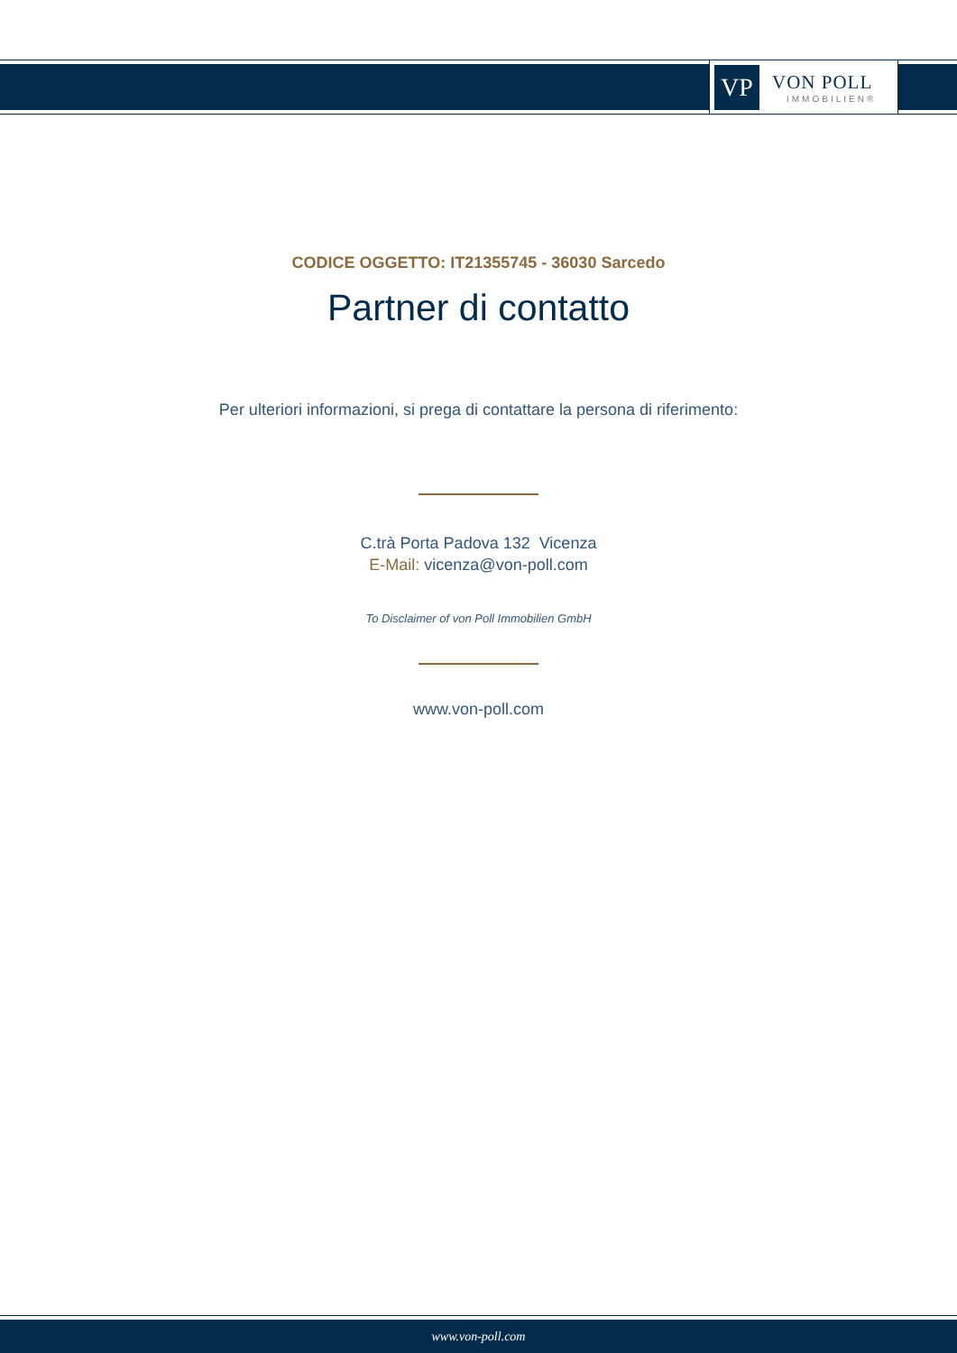VP
VON POLL
IMMOBILIEN®
CODICE OGGETTO: IT21355745 - 36030 Sarcedo
Partner di contatto
Per ulteriori informazioni, si prega di contattare la persona di riferimento:
C.trà Porta Padova 132 Vicenza
E-Mail: vicenza@von-poll.com
To Disclaimer of von Poll Immobilien GmbH
www.von-poll.com
www.von-poll.com